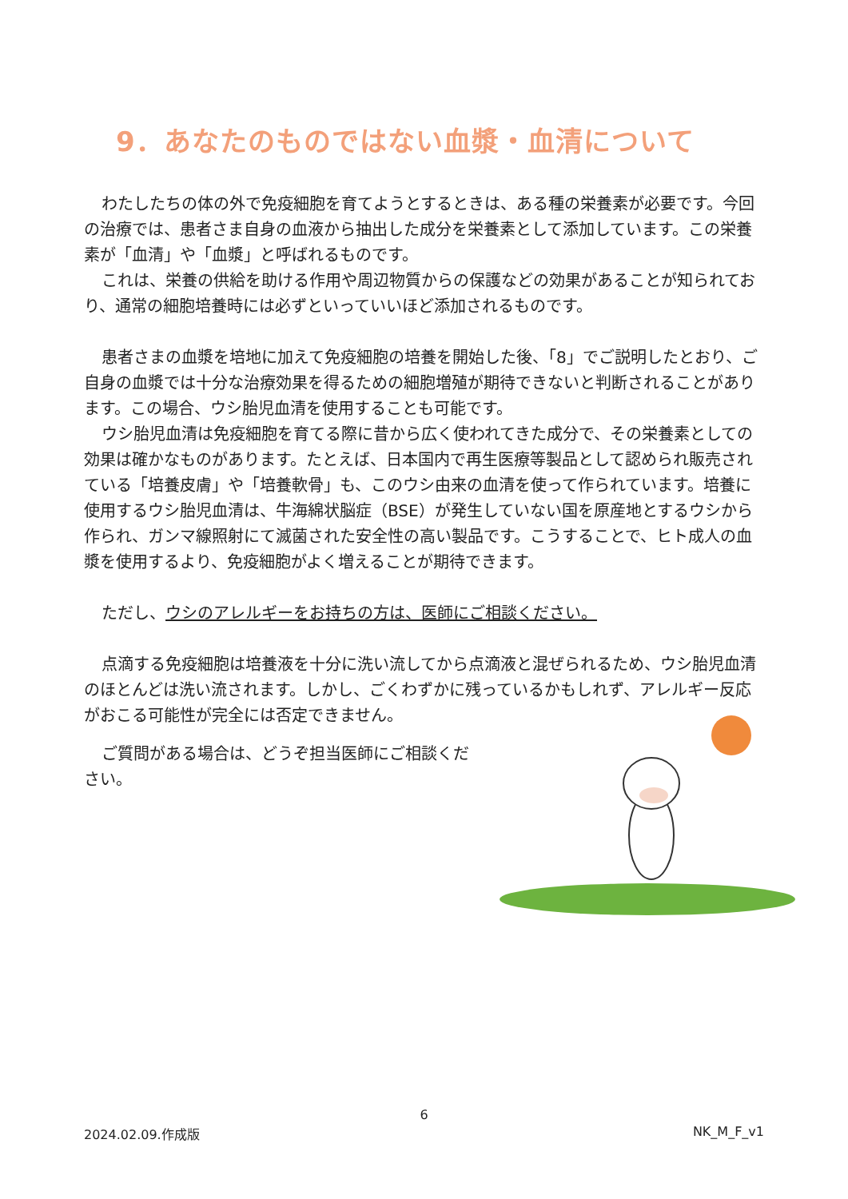9．あなたのものではない血漿・血清について
わたしたちの体の外で免疫細胞を育てようとするときは、ある種の栄養素が必要です。今回の治療では、患者さま自身の血液から抽出した成分を栄養素として添加しています。この栄養素が「血清」や「血漿」と呼ばれるものです。
これは、栄養の供給を助ける作用や周辺物質からの保護などの効果があることが知られており、通常の細胞培養時には必ずといっていいほど添加されるものです。
患者さまの血漿を培地に加えて免疫細胞の培養を開始した後、「8」でご説明したとおり、ご自身の血漿では十分な治療効果を得るための細胞増殖が期待できないと判断されることがあります。この場合、ウシ胎児血清を使用することも可能です。
ウシ胎児血清は免疫細胞を育てる際に昔から広く使われてきた成分で、その栄養素としての効果は確かなものがあります。たとえば、日本国内で再生医療等製品として認められ販売されている「培養皮膚」や「培養軟骨」も、このウシ由来の血清を使って作られています。培養に使用するウシ胎児血清は、牛海綿状脳症（BSE）が発生していない国を原産地とするウシから作られ、ガンマ線照射にて滅菌された安全性の高い製品です。こうすることで、ヒト成人の血漿を使用するより、免疫細胞がよく増えることが期待できます。
ただし、ウシのアレルギーをお持ちの方は、医師にご相談ください。
点滴する免疫細胞は培養液を十分に洗い流してから点滴液と混ぜられるため、ウシ胎児血清のほとんどは洗い流されます。しかし、ごくわずかに残っているかもしれず、アレルギー反応がおこる可能性が完全には否定できません。
ご質問がある場合は、どうぞ担当医師にご相談ください。
6
2024.02.09.作成版 NK_M_F_v1